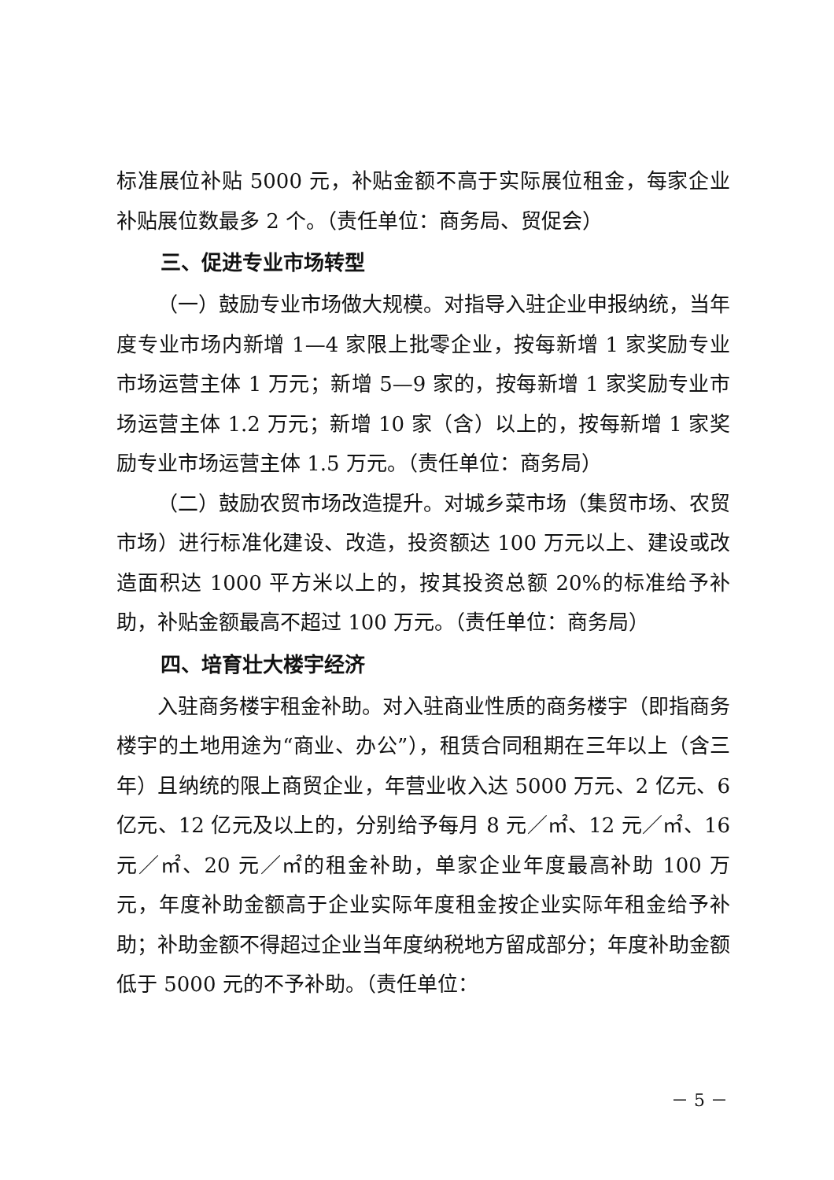标准展位补贴 5000 元，补贴金额不高于实际展位租金，每家企业补贴展位数最多 2 个。（责任单位：商务局、贸促会）
三、促进专业市场转型
（一）鼓励专业市场做大规模。对指导入驻企业申报纳统，当年度专业市场内新增 1—4 家限上批零企业，按每新增 1 家奖励专业市场运营主体 1 万元；新增 5—9 家的，按每新增 1 家奖励专业市场运营主体 1.2 万元；新增 10 家（含）以上的，按每新增 1 家奖励专业市场运营主体 1.5 万元。（责任单位：商务局）
（二）鼓励农贸市场改造提升。对城乡菜市场（集贸市场、农贸市场）进行标准化建设、改造，投资额达 100 万元以上、建设或改造面积达 1000 平方米以上的，按其投资总额 20%的标准给予补助，补贴金额最高不超过 100 万元。（责任单位：商务局）
四、培育壮大楼宇经济
入驻商务楼宇租金补助。对入驻商业性质的商务楼宇（即指商务楼宇的土地用途为“商业、办公”），租赁合同租期在三年以上（含三年）且纳统的限上商贸企业，年营业收入达 5000 万元、2 亿元、6 亿元、12 亿元及以上的，分别给予每月 8 元／㎡、12 元／㎡、16 元／㎡、20 元／㎡的租金补助，单家企业年度最高补助 100 万元，年度补助金额高于企业实际年度租金按企业实际年租金给予补助；补助金额不得超过企业当年度纳税地方留成部分；年度补助金额低于 5000 元的不予补助。（责任单位：
－ 5 －